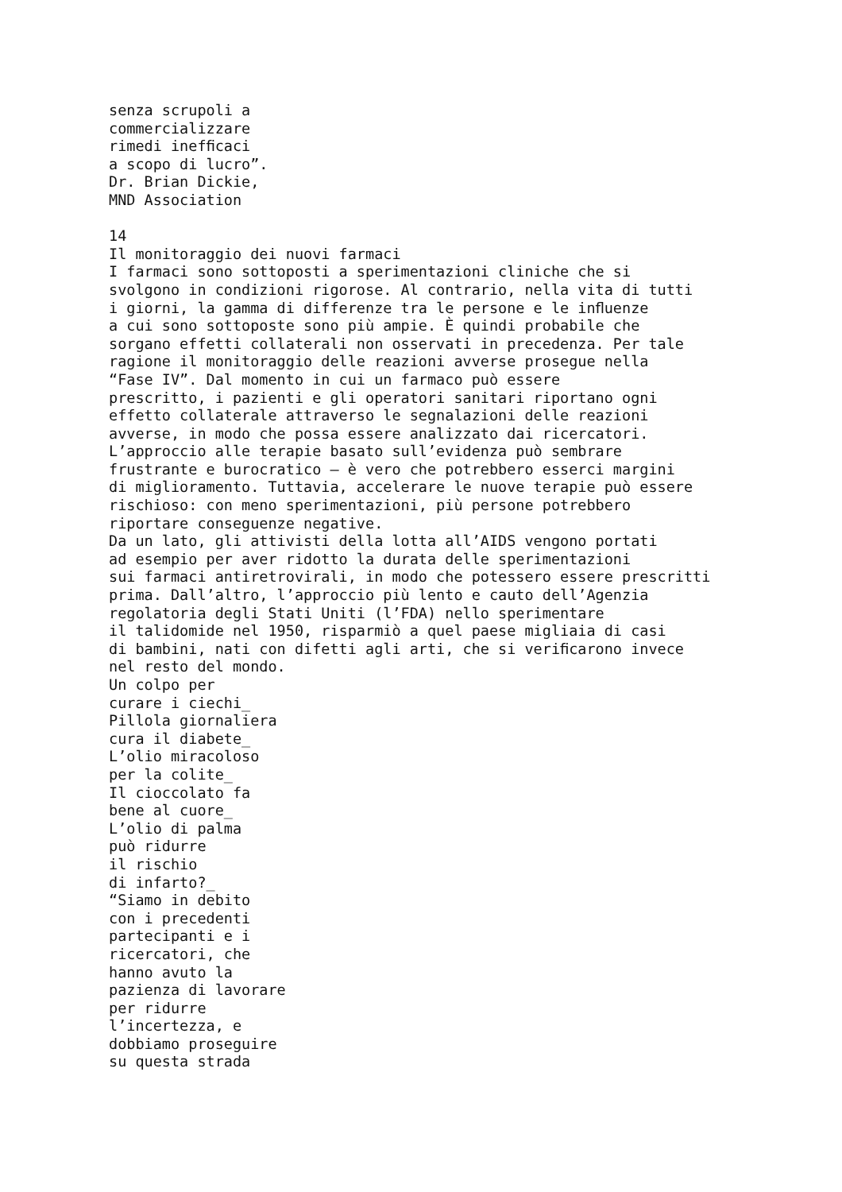senza scrupoli a commercializzare rimedi inefﬁcaci a scopo di lucro”. Dr. Brian Dickie, MND Association 14 Il monitoraggio dei nuovi farmaci I farmaci sono sottoposti a sperimentazioni cliniche che si svolgono in condizioni rigorose. Al contrario, nella vita di tutti i giorni, la gamma di differenze tra le persone e le inﬂuenze a cui sono sottoposte sono più ampie. È quindi probabile che sorgano effetti collaterali non osservati in precedenza. Per tale ragione il monitoraggio delle reazioni avverse prosegue nella “Fase IV”. Dal momento in cui un farmaco può essere prescritto, i pazienti e gli operatori sanitari riportano ogni effetto collaterale attraverso le segnalazioni delle reazioni avverse, in modo che possa essere analizzato dai ricercatori. L’approccio alle terapie basato sull’evidenza può sembrare frustrante e burocratico – è vero che potrebbero esserci margini di miglioramento. Tuttavia, accelerare le nuove terapie può essere rischioso: con meno sperimentazioni, più persone potrebbero riportare conseguenze negative. Da un lato, gli attivisti della lotta all’AIDS vengono portati ad esempio per aver ridotto la durata delle sperimentazioni sui farmaci antiretrovirali, in modo che potessero essere prescritti prima. Dall’altro, l’approccio più lento e cauto dell’Agenzia regolatoria degli Stati Uniti (l’FDA) nello sperimentare il talidomide nel 1950, risparmiò a quel paese migliaia di casi di bambini, nati con difetti agli arti, che si veriﬁcarono invece nel resto del mondo. Un colpo per curare i ciechi_ Pillola giornaliera cura il diabete_ L’olio miracoloso per la colite_ Il cioccolato fa bene al cuore_ L’olio di palma può ridurre il rischio di infarto?_ “Siamo in debito con i precedenti partecipanti e i ricercatori, che hanno avuto la pazienza di lavorare per ridurre l’incertezza, e dobbiamo proseguire su questa strada